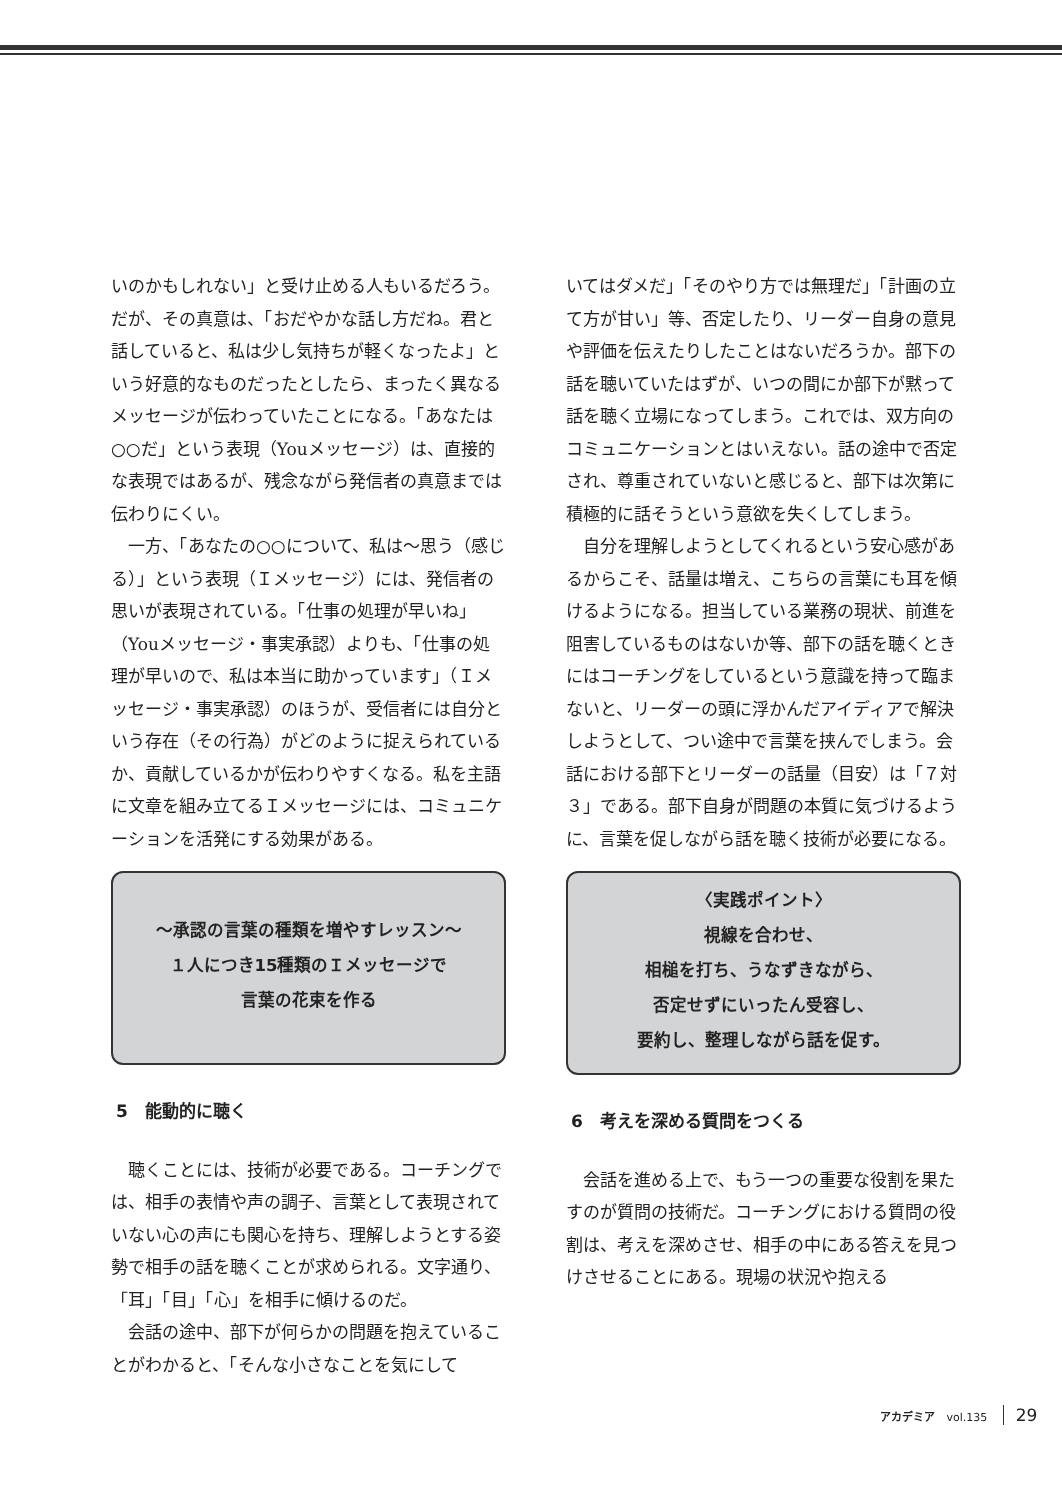いのかもしれない」と受け止める人もいるだろう。だが、その真意は、「おだやかな話し方だね。君と話していると、私は少し気持ちが軽くなったよ」という好意的なものだったとしたら、まったく異なるメッセージが伝わっていたことになる。「あなたは○○だ」という表現（Youメッセージ）は、直接的な表現ではあるが、残念ながら発信者の真意までは伝わりにくい。
一方、「あなたの○○について、私は～思う（感じる）」という表現（Ｉメッセージ）には、発信者の思いが表現されている。「仕事の処理が早いね」（Youメッセージ・事実承認）よりも、「仕事の処理が早いので、私は本当に助かっています」（Ｉメッセージ・事実承認）のほうが、受信者には自分という存在（その行為）がどのように捉えられているか、貢献しているかが伝わりやすくなる。私を主語に文章を組み立てるＩメッセージには、コミュニケーションを活発にする効果がある。
～承認の言葉の種類を増やすレッスン～
１人につき15種類のＩメッセージで
言葉の花束を作る
5　能動的に聴く
聴くことには、技術が必要である。コーチングでは、相手の表情や声の調子、言葉として表現されていない心の声にも関心を持ち、理解しようとする姿勢で相手の話を聴くことが求められる。文字通り、「耳」「目」「心」を相手に傾けるのだ。
会話の途中、部下が何らかの問題を抱えていることがわかると、「そんな小さなことを気にして
いてはダメだ」「そのやり方では無理だ」「計画の立て方が甘い」等、否定したり、リーダー自身の意見や評価を伝えたりしたことはないだろうか。部下の話を聴いていたはずが、いつの間にか部下が黙って話を聴く立場になってしまう。これでは、双方向のコミュニケーションとはいえない。話の途中で否定され、尊重されていないと感じると、部下は次第に積極的に話そうという意欲を失くしてしまう。
自分を理解しようとしてくれるという安心感があるからこそ、話量は増え、こちらの言葉にも耳を傾けるようになる。担当している業務の現状、前進を阻害しているものはないか等、部下の話を聴くときにはコーチングをしているという意識を持って臨まないと、リーダーの頭に浮かんだアイディアで解決しようとして、つい途中で言葉を挟んでしまう。会話における部下とリーダーの話量（目安）は「７対３」である。部下自身が問題の本質に気づけるように、言葉を促しながら話を聴く技術が必要になる。
〈実践ポイント〉
視線を合わせ、
相槌を打ち、うなずきながら、
否定せずにいったん受容し、
要約し、整理しながら話を促す。
6　考えを深める質問をつくる
会話を進める上で、もう一つの重要な役割を果たすのが質問の技術だ。コーチングにおける質問の役割は、考えを深めさせ、相手の中にある答えを見つけさせることにある。現場の状況や抱える
アカデミア vol.135 29